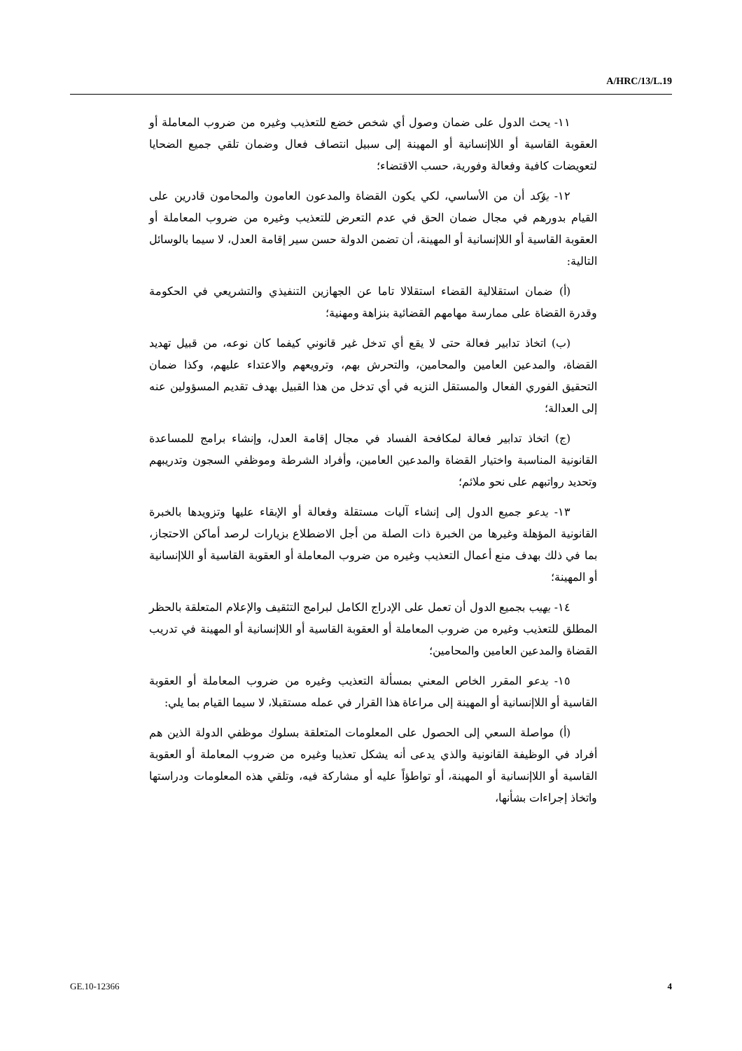A/HRC/13/L.19
١١- يحث الدول على ضمان وصول أي شخص خضع للتعذيب وغيره من ضروب المعاملة أو العقوبة القاسية أو اللاإنسانية أو المهينة إلى سبيل انتصاف فعال وضمان تلقي جميع الضحايا لتعويضات كافية وفعالة وفورية، حسب الاقتضاء؛
١٢- يؤكد أن من الأساسي، لكي يكون القضاة والمدعون العامون والمحامون قادرين على القيام بدورهم في مجال ضمان الحق في عدم التعرض للتعذيب وغيره من ضروب المعاملة أو العقوبة القاسية أو اللاإنسانية أو المهينة، أن تضمن الدولة حسن سير إقامة العدل، لا سيما بالوسائل التالية:
(أ) ضمان استقلالية القضاء استقلالا تاما عن الجهازين التنفيذي والتشريعي في الحكومة وقدرة القضاة على ممارسة مهامهم القضائية بنزاهة ومهنية؛
(ب) اتخاذ تدابير فعالة حتى لا يقع أي تدخل غير قانوني كيفما كان نوعه، من قبيل تهديد القضاة، والمدعين العامين والمحامين، والتحرش بهم، وترويعهم والاعتداء عليهم، وكذا ضمان التحقيق الفوري الفعال والمستقل النزيه في أي تدخل من هذا القبيل بهدف تقديم المسؤولين عنه إلى العدالة؛
(ج) اتخاذ تدابير فعالة لمكافحة الفساد في مجال إقامة العدل، وإنشاء برامج للمساعدة القانونية المناسبة واختيار القضاة والمدعين العامين، وأفراد الشرطة وموظفي السجون وتدريبهم وتحديد رواتبهم على نحو ملائم؛
١٣- يدعو جميع الدول إلى إنشاء آليات مستقلة وفعالة أو الإبقاء عليها وتزويدها بالخبرة القانونية المؤهلة وغيرها من الخبرة ذات الصلة من أجل الاضطلاع بزيارات لرصد أماكن الاحتجاز، بما في ذلك بهدف منع أعمال التعذيب وغيره من ضروب المعاملة أو العقوبة القاسية أو اللاإنسانية أو المهينة؛
١٤- يهيب بجميع الدول أن تعمل على الإدراج الكامل لبرامج التثقيف والإعلام المتعلقة بالحظر المطلق للتعذيب وغيره من ضروب المعاملة أو العقوبة القاسية أو اللاإنسانية أو المهينة في تدريب القضاة والمدعين العامين والمحامين؛
١٥- يدعو المقرر الخاص المعني بمسألة التعذيب وغيره من ضروب المعاملة أو العقوبة القاسية أو اللاإنسانية أو المهينة إلى مراعاة هذا القرار في عمله مستقبلا، لا سيما القيام بما يلي:
(أ) مواصلة السعي إلى الحصول على المعلومات المتعلقة بسلوك موظفي الدولة الذين هم أفراد في الوظيفة القانونية والذي يدعى أنه يشكل تعذيبا وغيره من ضروب المعاملة أو العقوبة القاسية أو اللاإنسانية أو المهينة، أو تواطؤاً عليه أو مشاركة فيه، وتلقي هذه المعلومات ودراستها واتخاذ إجراءات بشأنها،
GE.10-12366 4